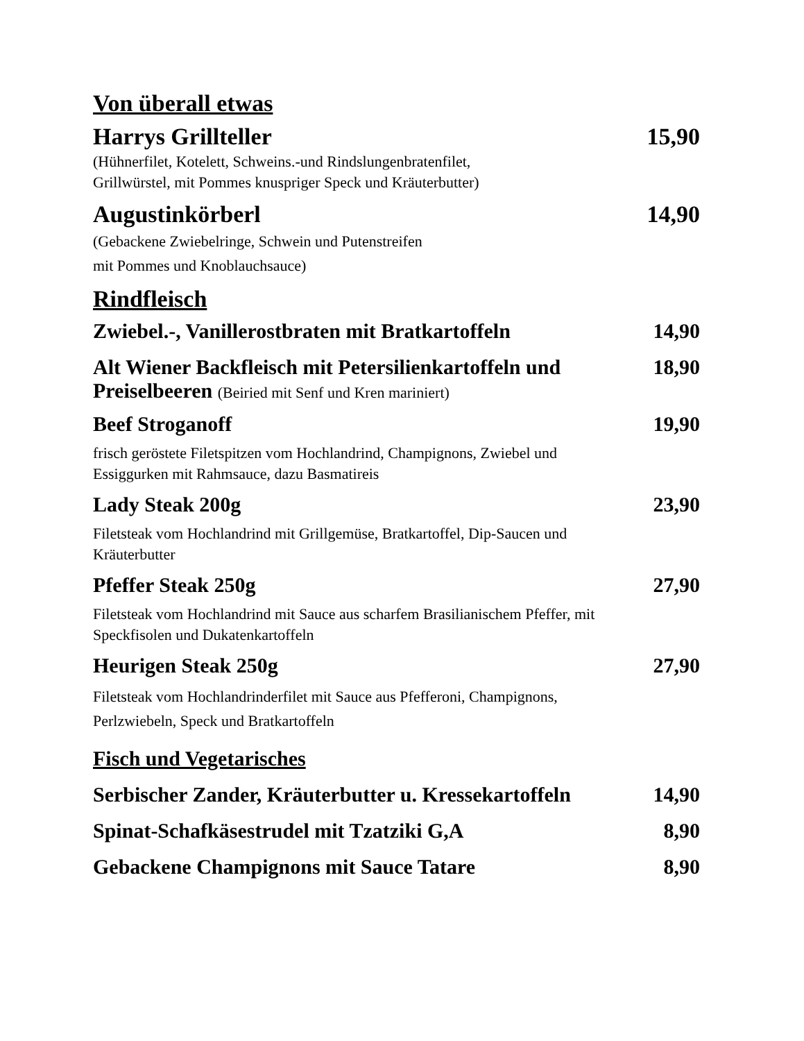Von überall etwas
Harrys Grillteller 15,90
(Hühnerfilet, Kotelett, Schweins.-und Rindslungenbratenfilet,
Grillwürstel, mit Pommes knuspriger Speck und Kräuterbutter)
Augustinkörberl 14,90
(Gebackene Zwiebelringe, Schwein und Putenstreifen
mit Pommes und Knoblauchsauce)
Rindfleisch
Zwiebel.-, Vanillerostbraten mit Bratkartoffeln 14,90
Alt Wiener Backfleisch mit Petersilienkartoffeln und
Preiselbeeren (Beiried mit Senf und Kren mariniert) 18,90
Beef Stroganoff 19,90
frisch geröstete Filetspitzen vom Hochlandrind, Champignons, Zwiebel und
Essiggurken mit Rahmsauce, dazu Basmatireis
Lady Steak 200g 23,90
Filetsteak vom Hochlandrind mit Grillgemüse, Bratkartoffel, Dip-Saucen und
Kräuterbutter
Pfeffer Steak 250g 27,90
Filetsteak vom Hochlandrind mit Sauce aus scharfem Brasilianischem Pfeffer, mit
Speckfisolen und Dukatenkartoffeln
Heurigen Steak 250g 27,90
Filetsteak vom Hochlandrinderfilet mit Sauce aus Pfefferoni, Champignons,
Perlzwiebeln, Speck und Bratkartoffeln
Fisch und Vegetarisches
Serbischer Zander, Kräuterbutter u. Kressekartoffeln 14,90
Spinat-Schafkäsestrudel mit Tzatziki G,A 8,90
Gebackene Champignons mit Sauce Tatare 8,90